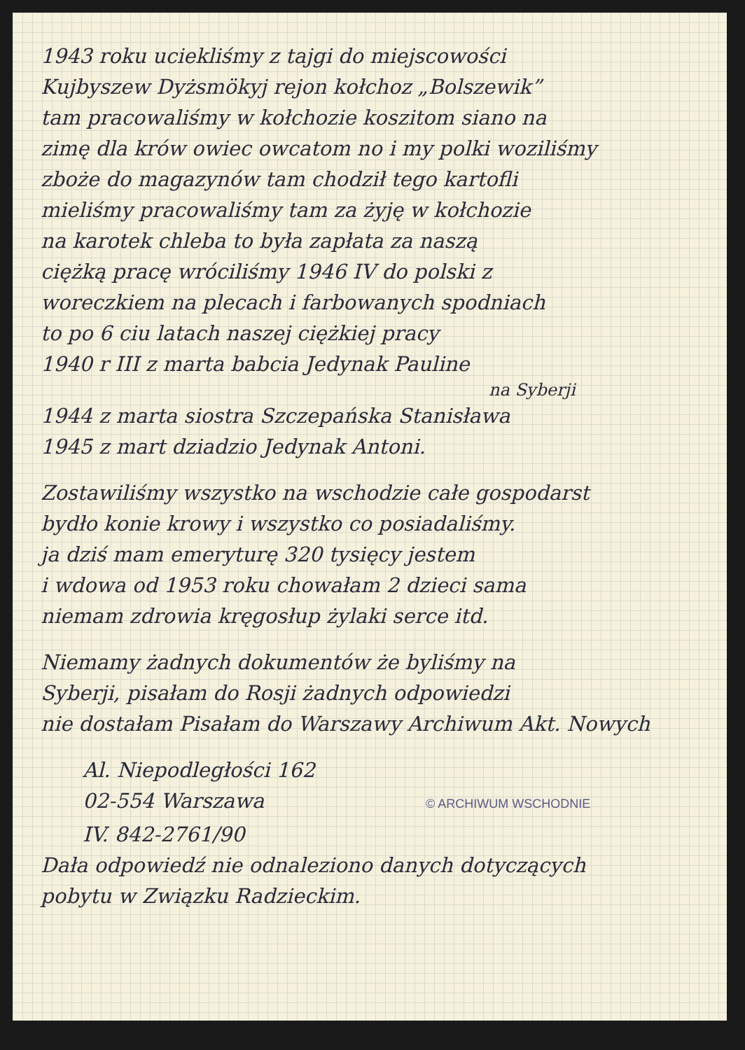1943 roku uciekliśmy z tajgi do miejscowości
Kujbyszew Dyżsmökyj rejon kołchoz „Bolszewik”
tam pracowaliśmy w kołchozie koszitom siano na
zimę dla krów owiec owcatom no i my polki woziliśmy
zboże do magazynów tam chodził tego kartofli
mieliśmy pracowaliśmy tam za żyję w kołchozie
na karotek chleba to była zapłata za naszą
ciężką pracę wróciliśmy 1946 IV do polski z
woreczkiem na plecach i farbowanych spodniach
to po 6 ciu latach naszej ciężkiej pracy
1940 r III z marta babcia Jedynak Pauline
na Syberji
1944 z marta siostra Szczepańska Stanisława
1945 z mart dziadzio Jedynak Antoni.
Zostawiliśmy wszystko na wschodzie całe gospodarst
bydło konie krowy i wszystko co posiadaliśmy.
ja dziś mam emeryturę 320 tysięcy jestem
i wdowa od 1953 roku chowałam 2 dzieci sama
niemam zdrowia kręgosłup żylaki serce itd.
Niemamy żadnych dokumentów że byliśmy na
Syberji, pisałam do Rosji żadnych odpowiedzi
nie dostałam Pisałam do Warszawy Archiwum Akt. Nowych
Al. Niepodległości 162
02-554 Warszawa
© ARCHIWUM WSCHODNIE
IV. 842-2761/90
Dała odpowiedź nie odnaleziono danych dotyczących
pobytu w Związku Radzieckim.